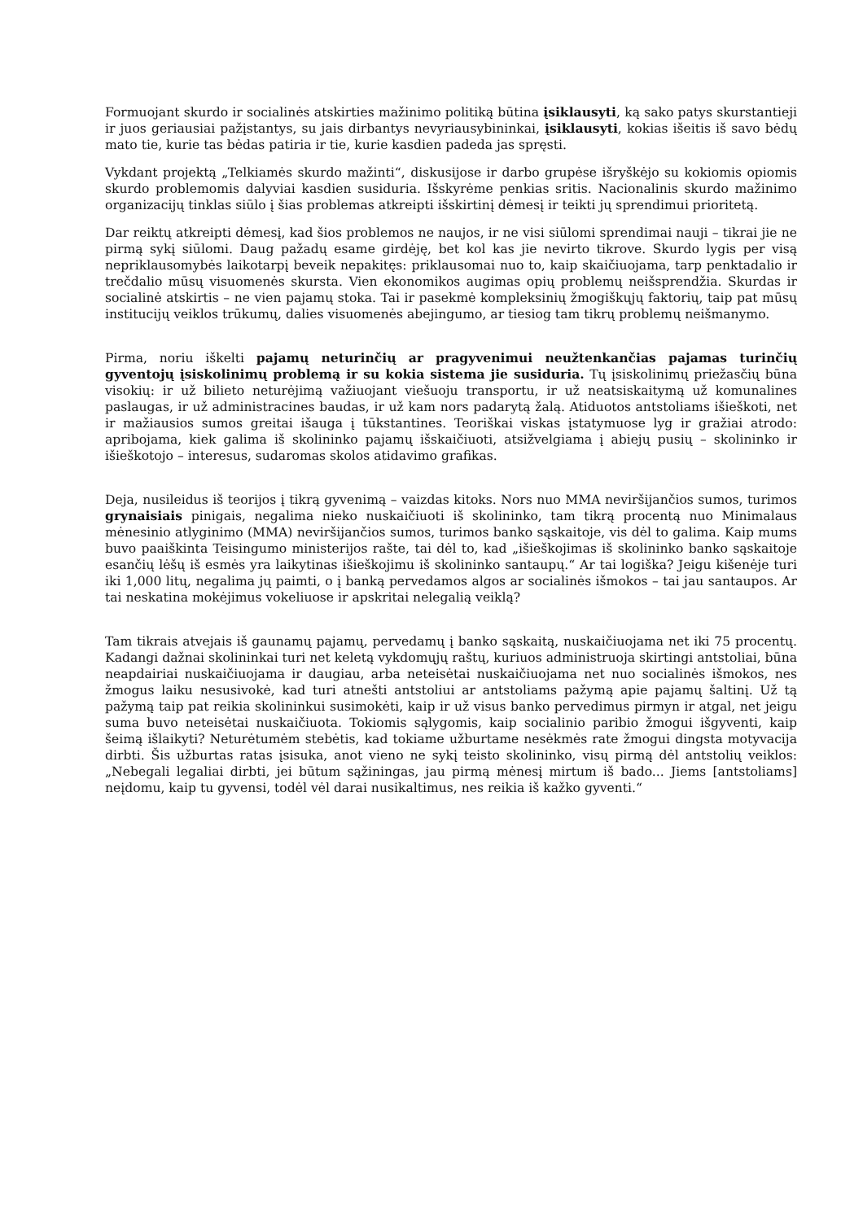Formuojant skurdo ir socialinės atskirties mažinimo politiką būtina įsiklausyti, ką sako patys skurstantieji ir juos geriausiai pažįstantys, su jais dirbantys nevyriausybininkai, įsiklausyti, kokias išeitis iš savo bėdų mato tie, kurie tas bėdas patiria ir tie, kurie kasdien padeda jas spręsti.
Vykdant projektą „Telkiamės skurdo mažinti“, diskusijose ir darbo grupėse išryškėjo su kokiomis opiomis skurdo problemomis dalyviai kasdien susiduria. Išskyrėme penkias sritis. Nacionalinis skurdo mažinimo organizacijų tinklas siūlo į šias problemas atkreipti išskirtinį dėmesį ir teikti jų sprendimui prioritetą.
Dar reiktų atkreipti dėmesį, kad šios problemos ne naujos, ir ne visi siūlomi sprendimai nauji – tikrai jie ne pirmą sykį siūlomi. Daug pažadų esame girdėję, bet kol kas jie nevirto tikrove. Skurdo lygis per visą nepriklausomybės laikotarpį beveik nepakitęs: priklausomai nuo to, kaip skaičiuojama, tarp penktadalio ir trečdalio mūsų visuomenės skursta. Vien ekonomikos augimas opių problemų neišsprendžia. Skurdas ir socialinė atskirtis – ne vien pajamų stoka. Tai ir pasekmė kompleksinių žmogiškųjų faktorių, taip pat mūsų institucijų veiklos trūkumų, dalies visuomenės abejingumo, ar tiesiog tam tikrų problemų neišmanymo.
Pirma, noriu iškelti pajamų neturinčių ar pragyvenimui neužtenkančias pajamas turinčių gyventojų įsiskolinimų problemą ir su kokia sistema jie susiduria. Tų įsiskolinimų priežasčių būna visokių: ir už bilieto neturėjimą važiuojant viešuoju transportu, ir už neatsiskaitymą už komunalines paslaugas, ir už administracines baudas, ir už kam nors padarytą žalą. Atiduotos antstoliams išieškoti, net ir mažiausios sumos greitai išauga į tūkstantines. Teoriškai viskas įstatymuose lyg ir gražiai atrodo: apribojama, kiek galima iš skolininko pajamų išskaičiuoti, atsižvelgiama į abiejų pusių – skolininko ir išieškotojo – interesus, sudaromas skolos atidavimo grafikas.
Deja, nusileidus iš teorijos į tikrą gyvenimą – vaizdas kitoks. Nors nuo MMA neviršijančios sumos, turimos grynaisiais pinigais, negalima nieko nuskaičiuoti iš skolininko, tam tikrą procentą nuo Minimalaus mėnesinio atlyginimo (MMA) neviršijančios sumos, turimos banko sąskaitoje, vis dėl to galima. Kaip mums buvo paaiškinta Teisingumo ministerijos rašte, tai dėl to, kad „išieškojimas iš skolininko banko sąskaitoje esančių lėšų iš esmės yra laikytinas išieškojimu iš skolininko santaupų.“ Ar tai logiška? Jeigu kišenėje turi iki 1,000 litų, negalima jų paimti, o į banką pervedamos algos ar socialinės išmokos – tai jau santaupos. Ar tai neskatina mokėjimus vokeliuose ir apskritai nelegalią veiklą?
Tam tikrais atvejais iš gaunamų pajamų, pervedamų į banko sąskaitą, nuskaičiuojama net iki 75 procentų. Kadangi dažnai skolininkai turi net keletą vykdomųjų raštų, kuriuos administruoja skirtingi antstoliai, būna neapdairiai nuskaičiuojama ir daugiau, arba neteisėtai nuskaičiuojama net nuo socialinės išmokos, nes žmogus laiku nesusivokė, kad turi atnešti antstoliui ar antstoliams pažymą apie pajamų šaltinį. Už tą pažymą taip pat reikia skolininkui susimokėti, kaip ir už visus banko pervedimus pirmyn ir atgal, net jeigu suma buvo neteisėtai nuskaičiuota. Tokiomis sąlygomis, kaip socialinio paribio žmogui išgyventi, kaip šeimą išlaikyti? Neturėtumėm stebėtis, kad tokiame užburtame nesėkmės rate žmogui dingsta motyvacija dirbti. Šis užburtas ratas įsisuka, anot vieno ne sykį teisto skolininko, visų pirmą dėl antstolių veiklos: „Nebegali legaliai dirbti, jei būtum sąžiningas, jau pirmą mėnesį mirtum iš bado... Jiems [antstoliams] neįdomu, kaip tu gyvensi, todėl vėl darai nusikaltimus, nes reikia iš kažko gyventi.“